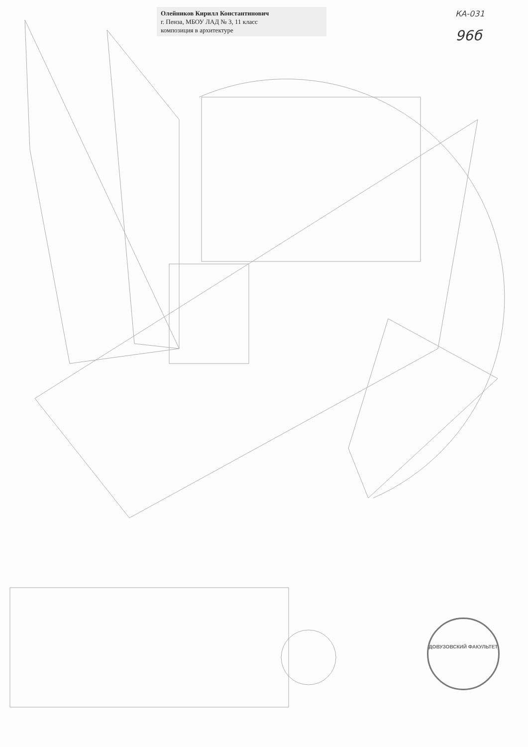Олейников Кирилл Константинович
г. Пенза, МБОУ ЛАД № 3, 11 класс
композиция в архитектуре
КА-031
96б
ДОВУЗОВСКИЙ ФАКУЛЬТЕТ